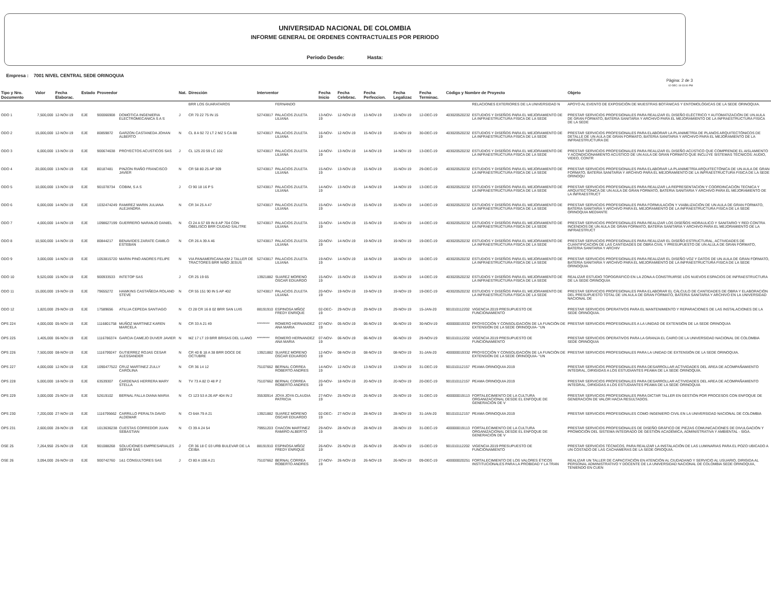UNIVERSIDAD NACIONAL DE COLOMBIA
INFORME GENERAL DE ORDENES CONTRACTUALES POR PERIODO
Periodo Desde: Hasta:
Empresa : 7001 NIVEL CENTRAL SEDE ORINOQUIA
Pàgina: 2 de 3
02-DEC-19 03:00 PM
| Tipo y Nro. Documento | Valor | Fecha Elaborac. | Estado | Proveedor | | Nat. | Dirección | Interventor | | Fecha Inicio | Fecha Celebrac. | Fecha Perfeccion. | Fecha Legalizac | Fecha Terminac. | Còdigo y Nombre de Proyecto | | Objeto |
| --- | --- | --- | --- | --- | --- | --- | --- | --- | --- | --- | --- | --- | --- | --- | --- | --- | --- |
| | | | | | | | BRR LOS GUARATAROS | | FERNANDO | | | | | | | RELACIONES EXTERIORES DE LA UNIVERSIDAD N | APOYO AL EVENTO DE EXPOSICIÓN DE MUESTRAS BOTÁNICAS Y ENTOMOLÓGICAS DE LA SEDE ORINOQUIA. |
| ODO 1 | 7,500,000 | 12-NOV-19 | EJE | 900066908 | DOMOTICA INGENIERIA ELECTROMECANICA S A S | J | CR 70 22 75 IN 15 | 52743817 | PALACIOS ZULETA LILIANA | 13-NOV-19 | 12-NOV-19 | 13-NOV-19 | 13-NOV-19 | 12-DEC-19 | 403020520232 | ESTUDIOS Y DISEÑOS PARA EL MEJORAMIENTO DE LA INFRAESTRUCTURA FÍSICA DE LA SEDE | PRESTAR SERVICIOS PROFESIONALES PARA REALIZAR EL DISEÑO ELÉCTRICO Y AUTOMATIZACIÓN DE UN AULA DE GRAN FORMATO, BATERIA SANITARIA Y ARCHIVO PARA EL MEJORAMIENTO DE LA INFRAESTRUCTURA FÍSICA DE LA SEDE |
| ODO 2 | 15,000,000 | 12-NOV-19 | EJE | 80859872 | GARZON CASTANEDA JOHAN ALBERTO | N | CL 8 A 92 72 LT 2 MZ 5 CA 88 | 52743817 | PALACIOS ZULETA LILIANA | 16-NOV-19 | 12-NOV-19 | 15-NOV-19 | 15-NOV-19 | 30-DEC-19 | 403020520232 | ESTUDIOS Y DISEÑOS PARA EL MEJORAMIENTO DE LA INFRAESTRUCTURA FÍSICA DE LA SEDE | PRESTAR SERVICIOS PROFESIONALES PARA ELABORAR LA PLANIMETRÍA DE PLANOS ARQUITECTÓNICOS DE DETALLE DE UN AULA DE GRAN FORMATO, BATERIA SANITARIA Y ARCHIVO PARA EL MEJORAMIENTO DE LA INFRAESTRUCTURA DE |
| ODO 3 | 6,000,000 | 13-NOV-19 | EJE | 900674638 | PROYECTOS ACUSTICOS SAS | J | CL 125 20 59 LC 102 | 52743817 | PALACIOS ZULETA LILIANA | 14-NOV-19 | 13-NOV-19 | 14-NOV-19 | 14-NOV-19 | 13-DEC-19 | 403020520232 | ESTUDIOS Y DISEÑOS PARA EL MEJORAMIENTO DE LA INFRAESTRUCTURA FÍSICA DE LA SEDE | PRESTAR SERVICIOS PROFESIONALES PARA REALIZAR EL DISEÑO ACÚSTICO QUE COMPRENDE EL AISLAMIENTO Y ACONDICIONAMIENTO ACÚSTICO DE UN AULA DE GRAN FORMATO QUE INCLUYE SISTEMAS TÉCNICOS: AUDIO, VIDEO, CONTR |
| ODO 4 | 20,000,000 | 13-NOV-19 | EJE | 80187481 | PINZON RIAÑO FRANCISCO JAVIER | N | CR 58 80 25 AP 309 | 52743817 | PALACIOS ZULETA LILIANA | 15-NOV-19 | 13-NOV-19 | 15-NOV-19 | 15-NOV-19 | 29-DEC-19 | 403020520232 | ESTUDIOS Y DISEÑOS PARA EL MEJORAMIENTO DE LA INFRAESTRUCTURA FÍSICA DE LA SEDE | PRESTAR SERVICIOS PROFESIONALES PARA ELABORAR LA PLANIMETRÍA ARQUITECTÓNICA DE UN AULA DE GRAN FORMATO, BATERIA SANITARIA Y ARCHIVO PARA EL MEJORAMIENTO DE LA INFRAESTRUCTURA FISICA DE LA SEDE ORINOQU |
| ODO 5 | 10,000,000 | 13-NOV-19 | EJE | 901078734 | COBIM, S A S | J | Cl 90 18 16 P 5 | 52743817 | PALACIOS ZULETA LILIANA | 14-NOV-19 | 13-NOV-19 | 14-NOV-19 | 14-NOV-19 | 13-DEC-19 | 403020520232 | ESTUDIOS Y DISEÑOS PARA EL MEJORAMIENTO DE LA INFRAESTRUCTURA FÍSICA DE LA SEDE | PRESTAR SERVICIOS PROFESIONALES PARA REALIZAR LA REPRESENTACION Y COORDINCACIÓN TECNICA Y ARQUITECTONICA DE UN AULA DE GRAN FORMATO, BATERIA SANITARIA Y ARCHIVO PARA EL MEJORAMIENTO DE LA INFRAESTRUCT |
| ODO 6 | 6,000,000 | 14-NOV-19 | EJE | 1032474249 | RAMIREZ MARIN JULIANA ALEJANDRA | N | CR 34 25 A 47 | 52743817 | PALACIOS ZULETA LILIANA | 15-NOV-19 | 14-NOV-19 | 15-NOV-19 | 15-NOV-19 | 14-DEC-19 | 403020520232 | ESTUDIOS Y DISEÑOS PARA EL MEJORAMIENTO DE LA INFRAESTRUCTURA FÍSICA DE LA SEDE | PRESTAR SERVICIOS PROFESIONALES PARA FORMULACIÓN Y VIABILIZACIÓN DE UN AULA DE GRAN FORMATO, BATERIA SANITARIA Y ARCHIVO PARA EL MEJORAMIENTO DE LA INFRAESTRUCTURA FISICA DE LA SEDE ORINOQUIA MEDIANTE |
| ODO 7 | 4,000,000 | 14-NOV-19 | EJE | 1098627199 | GUERRERO NARANJO DANIEL | N | Cl 24 A 57 69 IN 8 AP 704 CON OBELISCO BRR CIUDAD SALITRE | 52743817 | PALACIOS ZULETA LILIANA | 15-NOV-19 | 14-NOV-19 | 15-NOV-19 | 15-NOV-19 | 14-DEC-19 | 403020520232 | ESTUDIOS Y DISEÑOS PARA EL MEJORAMIENTO DE LA INFRAESTRUCTURA FÍSICA DE LA SEDE | PRESTAR SERVICIOS PROFESIONALES PARA REALIZAR LOS DISEÑOS HIDRAULICO Y SANITARIO Y RED CONTRA INCENDIOS DE UN AULA DE GRAN FORMATO, BATERIA SANITARIA Y ARCHIVO PARA EL MEJORAMIENTO DE LA INFRAESTRUCT |
| ODO 8 | 10,500,000 | 14-NOV-19 | EJE | 80844217 | BENAVIDES ZARATE CAMILO ESTEBAN | N | CR 26 A 39 A 46 | 52743817 | PALACIOS ZULETA LILIANA | 20-NOV-19 | 14-NOV-19 | 19-NOV-19 | 19-NOV-19 | 19-DEC-19 | 403020520232 | ESTUDIOS Y DISEÑOS PARA EL MEJORAMIENTO DE LA INFRAESTRUCTURA FÍSICA DE LA SEDE | PRESTAR SERVICIOS PROFESIONALES PARA REALIZAR EL DISEÑO ESTRUCTURAL, ACTIVIDADES DE CUANTIFICACIÓN DE LAS CANTIDADES DE OBRA CIVIL Y PRESUPUESTO DE UN ALULA DE GRAN FORMATO, BATERIA SANITARIA Y ARCHIV |
| ODO 9 | 3,000,000 | 14-NOV-19 | EJE | 1053815720 | MARIN PINO ANDRES FELIPE | N | VIA PANAMERICANA KM 2 TALLER DE TRACTORES BRR NIÑO JESUS | 52743817 | PALACIOS ZULETA LILIANA | 19-NOV-19 | 14-NOV-19 | 18-NOV-19 | 18-NOV-19 | 18-DEC-19 | 403020520232 | ESTUDIOS Y DISEÑOS PARA EL MEJORAMIENTO DE LA INFRAESTRUCTURA FÍSICA DE LA SEDE | PRESTAR SERVICIOS PROFESIONALES PARA REALIZAR EL DISEÑO VOZ Y DATOS DE UN AULA DE GRAN FORMATO, BATERIA SANITARIA Y ARCHIVO PARA EL MEJORAMIENTO DE LA INFRAESTRUCTURA FISICA DE LA SEDE ORINOQUIA |
| ODO 10 | 9,520,000 | 15-NOV-19 | EJE | 900933533 | INTETOP SAS | J | CR 25 19 65 | 13921882 | SUAREZ MORENO OSCAR EDUARDO | 15-NOV-19 | 15-NOV-19 | 15-NOV-19 | 15-NOV-19 | 14-DEC-19 | 403020520232 | ESTUDIOS Y DISEÑOS PARA EL MEJORAMIENTO DE LA INFRAESTRUCTURA FÍSICA DE LA SEDE | REALIZAR ESTUDIO TOPOGRÁFICO EN LA ZONA A CONSTRUIRSE LOS NUEVOS ESPACIOS DE INFRAESTRUCTURA DE LA SEDE ORINOQUIA |
| ODO 11 | 15,000,000 | 19-NOV-19 | EJE | 79655272 | HAWKINS CASTAÑEDA ROLAND STEVE | N | CR 55 151 90 IN 5 AP 402 | 52743817 | PALACIOS ZULETA LILIANA | 20-NOV-19 | 19-NOV-19 | 19-NOV-19 | 19-NOV-19 | 19-DEC-19 | 403020520232 | ESTUDIOS Y DISEÑOS PARA EL MEJORAMIENTO DE LA INFRAESTRUCTURA FÍSICA DE LA SEDE | PRESTAR SERVICIOS PROFESIONALES PARA ELABORAR EL CÁLCULO DE CANTIDADES DE OBRA Y ELABORACIÓN DEL PRESUPUESTO TOTAL DE UN AULA DE GRAN FORMATO, BATERIA SANITARIA Y ARCHIVO EN LA UNIVERSIDAD NACIONAL DE |
| ODO 12 | 1,820,000 | 29-NOV-19 | EJE | 17589656 | ATILUA CEPEDA SANTIAGO | N | Cl 28 CR 16 8 02 BRR SAN LUIS | 88191910 | ESPINOSA MÑOZ FREDY ENRIQUE | 02-DEC-19 | 29-NOV-19 | 29-NOV-19 | 29-NOV-19 | 15-JAN-20 | 901010112202 | VIGENCIA 2019 PRESUPUESTO DE FUNCIONAMIENTO | PRESTAR SERVICIOS OPERATIVOS PARA EL MANTENIMIENTO Y REPARACIONES DE LAS INSTALACIONES DE LA SEDE ORINOQUIA. |
| OPS 224 | 4,000,000 | 05-NOV-19 | EJE | 1116801758 | MUÑOZ MARTINEZ KAREN MARCELA | N | CR 33 A 21 49 | ********* | ROMERO HERNANDEZ ANA MARIA | 07-NOV-19 | 05-NOV-19 | 06-NOV-19 | 06-NOV-19 | 30-NOV-19 | 400000019332 | PROYECCIÓN Y CONSOLIDACIÓN DE LA FUNCIÓN DE EXTENSIÓN DE LA SEDE ORINOQUIA- "UN | PRESTAR SERVICIOS PROFESIONALES A LA UNIDAD DE EXTENSIÓN DE LA SEDE ORINOQUIA |
| OPS 225 | 1,405,000 | 06-NOV-19 | EJE | 1116786374 | GARCIA CAMEJO DUVER JAVIER | N | MZ 17 LT 19 BRR BRISAS DEL LLANO | ********* | ROMERO HERNANDEZ ANA MARIA | 07-NOV-19 | 06-NOV-19 | 06-NOV-19 | 06-NOV-19 | 29-NOV-19 | 901010112202 | VIGENCIA 2019 PRESUPUESTO DE FUNCIONAMIENTO | PRESTAR SERVICIOS OPERATIVOS PARA LA GRANJA EL CAIRO DE LA UNIVERSIDAD NACIONAL DE COLOMBIA SEDE ORINOQUIA |
| OPS 226 | 7,500,000 | 08-NOV-19 | EJE | 1116799247 | GUTIERREZ ROJAS CESAR ALESSANDER | N | CR 40 B 18 A 38 BRR DOCE DE OCTUBRE | 13921882 | SUAREZ MORENO OSCAR EDUARDO | 12-NOV-19 | 08-NOV-19 | 08-NOV-19 | 08-NOV-19 | 31-JAN-20 | 400000019332 | PROYECCIÓN Y CONSOLIDACIÓN DE LA FUNCIÓN DE EXTENSIÓN DE LA SEDE ORINOQUIA- "UN | PRESTAR SERVICIOS PROFESIONALES PARA LA UNIDAD DE EXTENSIÓN DE LA SEDE ORINOQUIA. |
| OPS 227 | 4,000,000 | 12-NOV-19 | EJE | 1090477522 | CRUZ MARTINEZ ZULLY CAROLINA | N | CR 36 14 12 | 75107662 | BERNAL CORREA ROBERTO ANDRES | 14-NOV-19 | 12-NOV-19 | 13-NOV-19 | 13-NOV-19 | 31-DEC-19 | 901010112157 | PEAMA ORINOQUIA 2019 | PRESTAR SERVICIOS PROFESIONALES PARA DESARROLLAR ACTIVIDADES DEL ÁREA DE ACOMPAÑAMIENTO INTEGRAL, DIRIGIDAS A LOS ESTUDIANTES PEAMA DE LA SEDE ORINOQUIA. |
| OPS 228 | 5,000,000 | 18-NOV-19 | EJE | 63539307 | CARDENAS HERRERA MARY STELLA | N | TV 73 A 82 D 48 P 2 | 75107662 | BERNAL CORREA ROBERTO ANDRES | 20-NOV-19 | 18-NOV-19 | 20-NOV-19 | 20-NOV-19 | 20-DEC-19 | 901010112157 | PEAMA ORINOQUIA 2019 | PRESTAR SERVICIOS PROFESIONALES PARA DESARROLLAR ACTIVIDADES DEL AREA DE ACOMPAÑAMIENTO INTEGRAL, DIRIGIDAS A LOS ESTUDIANTES PEAMA DE LA SEDE ORINOQUIA |
| OPS 229 | 3,000,000 | 25-NOV-19 | EJE | 52619102 | BERNAL FALLA DIANA MARIA | N | CI 123 53 A 26 AP 404 IN 2 | 35530914 | JOYA JOYA CLAUDIA PATRICIA | 27-NOV-19 | 25-NOV-19 | 26-NOV-19 | 26-NOV-19 | 31-DEC-19 | 400000019113 | FORTALECIMIENTO DE LA CULTURA ORGANIZACIONAL DESDE EL ENFOQUE DE GENERACIÓN DE V | PRESTAR SERVICIOS PROFESIONALES PARA DICTAR TALLER EN GESTIÓN POR PROCESOS CON ENFOQUE DE GENERACIÓN DE VALOR HACIA RESULTADOS. |
| OPS 230 | 7,200,000 | 27-NOV-19 | EJE | 1116795662 | CARRILLO PERALTA DAVID ALDEMAR | N | Cl 64A 79 A 21 | 13921882 | SUAREZ MORENO OSCAR EDUARDO | 02-DEC-19 | 27-NOV-19 | 28-NOV-19 | 28-NOV-19 | 31-JAN-20 | 901010112157 | PEAMA ORINOQUIA 2019 | PRESTAR SERVICIOS PROFESIONALES COMO INGENIERO CIVIL EN LA UNIVERSIDAD NACIONAL DE COLOMBIA |
| OPS 231 | 2,600,000 | 28-NOV-19 | EJE | 1013636238 | CUESTAS CORREDOR JUAN SEBASTIAN | N | Cl 39 A 24 54 | 79951203 | CHACON MARTINEZ RAMIRO ALBERTO | 29-NOV-19 | 28-NOV-19 | 28-NOV-19 | 28-NOV-19 | 31-DEC-19 | 400000019113 | FORTALECIMIENTO DE LA CULTURA ORGANIZACIONAL DESDE EL ENFOQUE DE GENERACIÓN DE V | PRESTAR SERVICIOS PROFESIONALES DE DISEÑO GRÁFICO DE PIEZAS COMUNICACIONES DE DIVULGACIÓN Y PROMOCIÓN DEL SISTEMA INTEGRADO DE GESTIÓN ACADÉMICA, ADMINISTRATIVA Y AMBIENTAL - SIGA. |
| OSE 25 | 7,264,950 | 25-NOV-19 | EJE | 901088268 | SOLUCIONES EMPRESARIALES SERYM SAS | J | CR 36 18 C 03 URB BULEVAR DE LA CEIBA | 88191910 | ESPINOSA MÑOZ FREDY ENRIQUE | 26-NOV-19 | 25-NOV-19 | 26-NOV-19 | 26-NOV-19 | 15-DEC-19 | 901010112202 | VIGENCIA 2019 PRESUPUESTO DE FUNCIONAMIENTO | PRESTAR SERVICIOS TÉCNICOS, PARA REALIZAR LA INSTALACIÓN DE LAS LUMINARIAS PARA EL POZO UBICADO A UN COSTADO DE LAS CACHAMERAS DE LA SEDE ORIOQUIA. |
| OSE 26 | 3,094,000 | 26-NOV-19 | EJE | 900742760 | 1&1 CONSULTORES SAS | J | Cl 80 A 106 A 21 | 75107662 | BERNAL CORREA ROBERTO ANDRES | 27-NOV-19 | 26-NOV-19 | 26-NOV-19 | 26-NOV-19 | 09-DEC-19 | 400000020251 | FORTALECIMIENTO DE LOS VALORES ÉTICOS INSTITUCIONALES PARA LA PROBIDAD Y LA TRAN | REALIZAR UN TALLER DE CAPACITACIÓN EN ATENCIÓN AL CIUDADANO Y SERVICIO AL USUARIO, DIRIGIDA AL PERSONAL ADMINISTRATIVO Y DOCENTE DE LA UNIVERSIDAD NACIONAL DE COLOMBIA SEDE ORINOQUIA, TENIENDO EN CUEN |